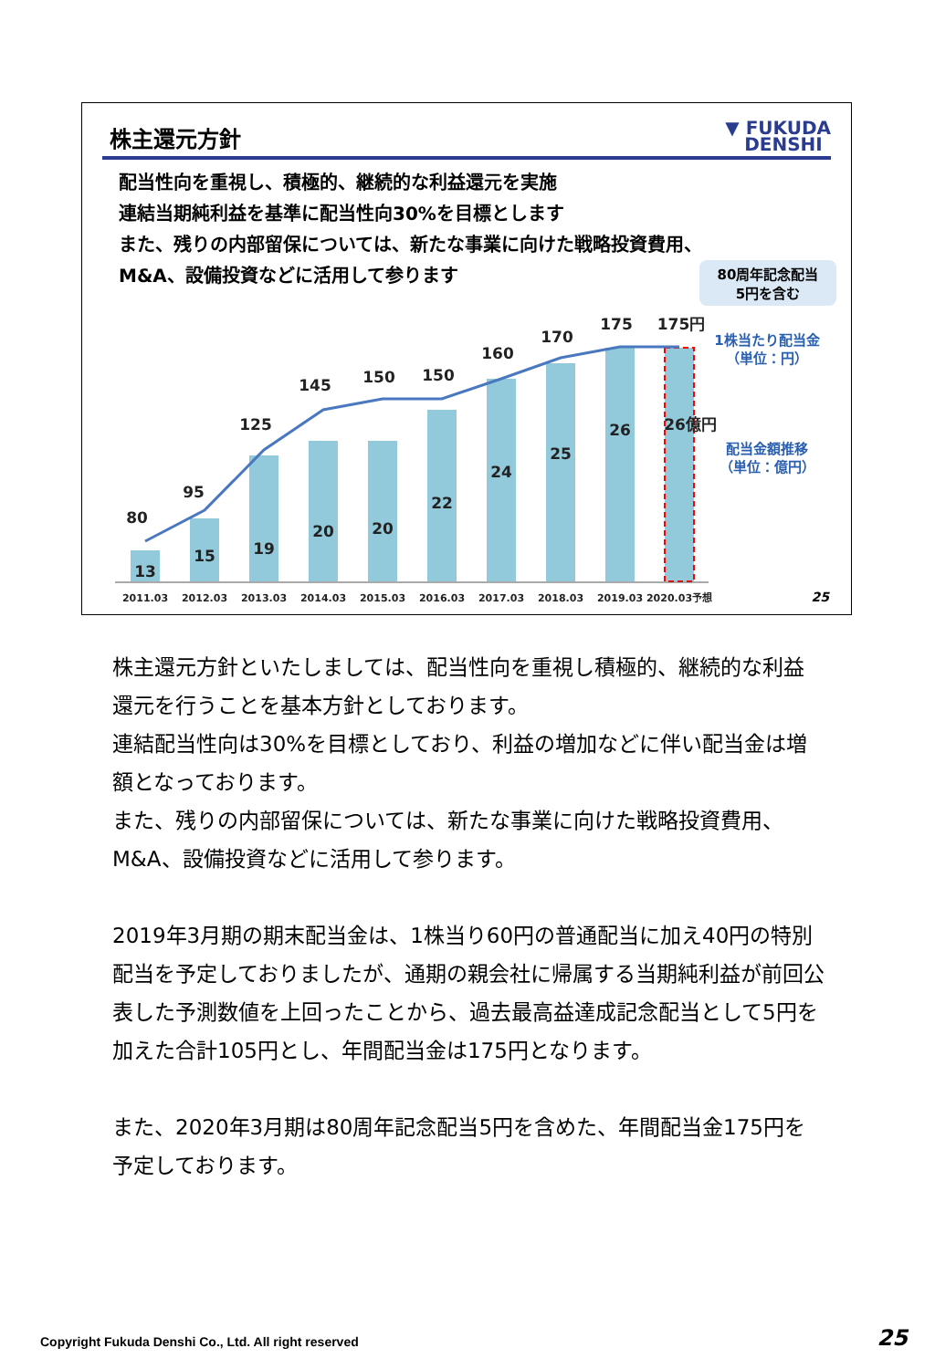株主還元方針
▼ FUKUDA
DENSHI
配当性向を重視し、積極的、継続的な利益還元を実施
連結当期純利益を基準に配当性向30%を目標とします
また、残りの内部留保については、新たな事業に向けた戦略投資費用、
M&A、設備投資などに活用して参ります
80周年記念配当
5円を含む
80
95
125
145
150
150
160
170
175
175円
13
15
19
20
20
22
24
25
26
26億円
2011.03
2012.03
2013.03
2014.03
2015.03
2016.03
2017.03
2018.03
2019.03
2020.03予想
1株当たり配当金
（単位：円）
配当金額推移
（単位：億円）
25
株主還元方針といたしましては、配当性向を重視し積極的、継続的な利益還元を行うことを基本方針としております。
連結配当性向は30%を目標としており、利益の増加などに伴い配当金は増額となっております。
また、残りの内部留保については、新たな事業に向けた戦略投資費用、M&A、設備投資などに活用して参ります。
2019年3月期の期末配当金は、1株当り60円の普通配当に加え40円の特別配当を予定しておりましたが、通期の親会社に帰属する当期純利益が前回公表した予測数値を上回ったことから、過去最高益達成記念配当として5円を加えた合計105円とし、年間配当金は175円となります。
また、2020年3月期は80周年記念配当5円を含めた、年間配当金175円を予定しております。
Copyright Fukuda Denshi Co., Ltd. All right reserved
25